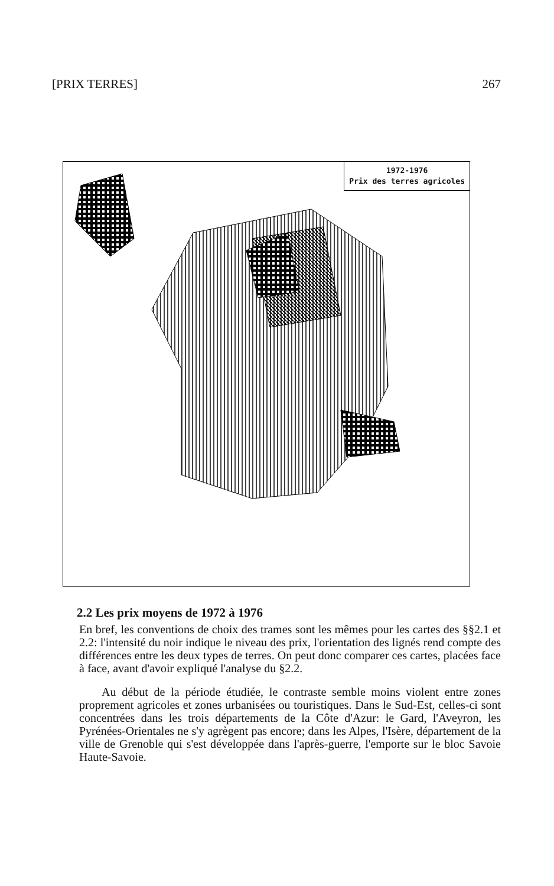[PRIX TERRES] 267
1972-1976
Prix des terres agricoles
2.2 Les prix moyens de 1972 à 1976
En bref, les conventions de choix des trames sont les mêmes pour les cartes des §§2.1 et 2.2: l'intensité du noir indique le niveau des prix, l'orientation des lignés rend compte des différences entre les deux types de terres. On peut donc comparer ces cartes, placées face à face, avant d'avoir expliqué l'analyse du §2.2.
Au début de la période étudiée, le contraste semble moins violent entre zones proprement agricoles et zones urbanisées ou touristiques. Dans le Sud-Est, celles-ci sont concentrées dans les trois départements de la Côte d'Azur: le Gard, l'Aveyron, les Pyrénées-Orientales ne s'y agrègent pas encore; dans les Alpes, l'Isère, département de la ville de Grenoble qui s'est développée dans l'après-guerre, l'emporte sur le bloc Savoie Haute-Savoie.